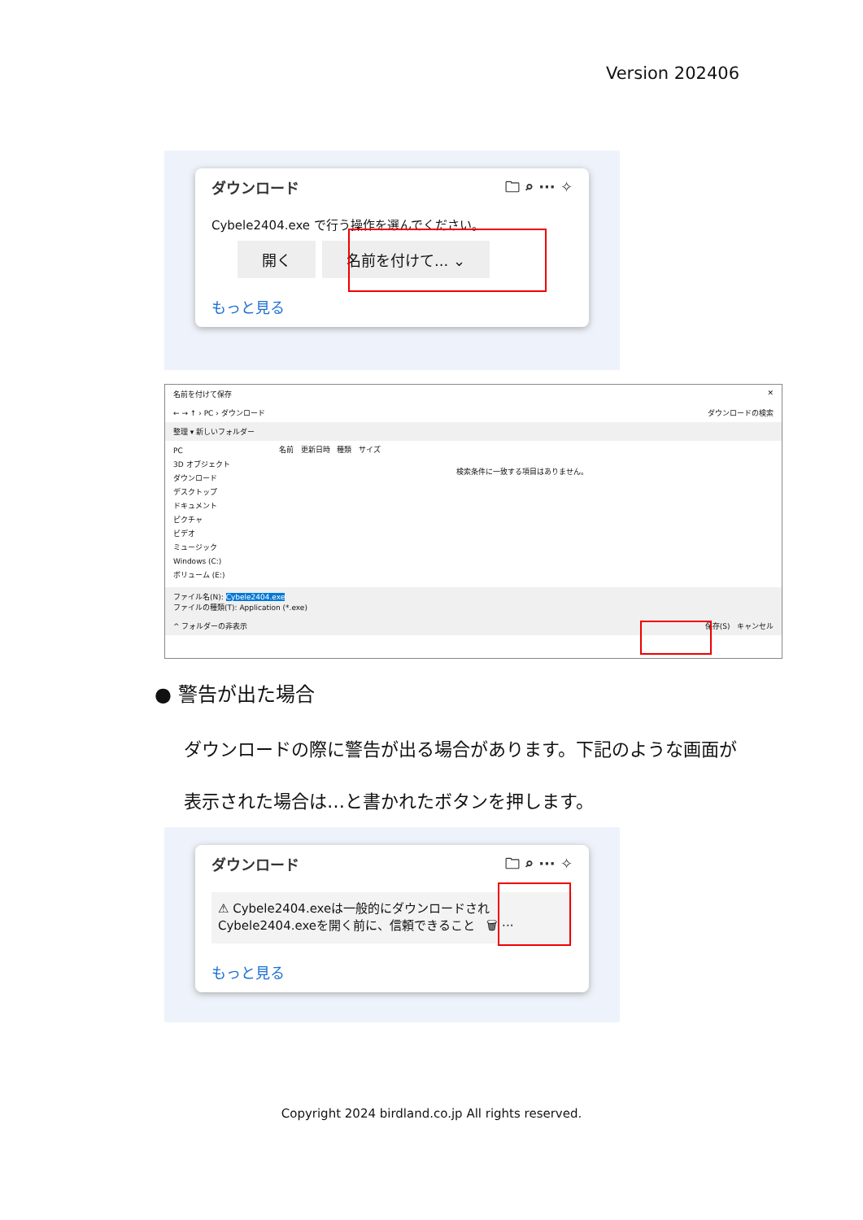Version 202406
ダウンロード 🗀 ⌕ ··· ✧
Cybele2404.exe で行う操作を選んでください。
開く 名前を付けて... ⌄
もっと見る
名前を付けて保存 ✕
← → ↑ › PC › ダウンロード ダウンロードの検索
整理 ▾ 新しいフォルダー
PC
3D オブジェクト
ダウンロード
デスクトップ
ドキュメント
ピクチャ
ビデオ
ミュージック
Windows (C:)
ボリューム (E:)
名前 更新日時 種類 サイズ
検索条件に一致する項目はありません。
ファイル名(N): Cybele2404.exe
ファイルの種類(T): Application (*.exe)
^ フォルダーの非表示 保存(S) キャンセル
● 警告が出た場合
ダウンロードの際に警告が出る場合があります。下記のような画面が表示された場合は…と書かれたボタンを押します。
ダウンロード 🗀 ⌕ ··· ✧
⚠ Cybele2404.exeは一般的にダウンロードされ
Cybele2404.exeを開く前に、信頼できること 🗑 ···
もっと見る
Copyright 2024 birdland.co.jp All rights reserved.